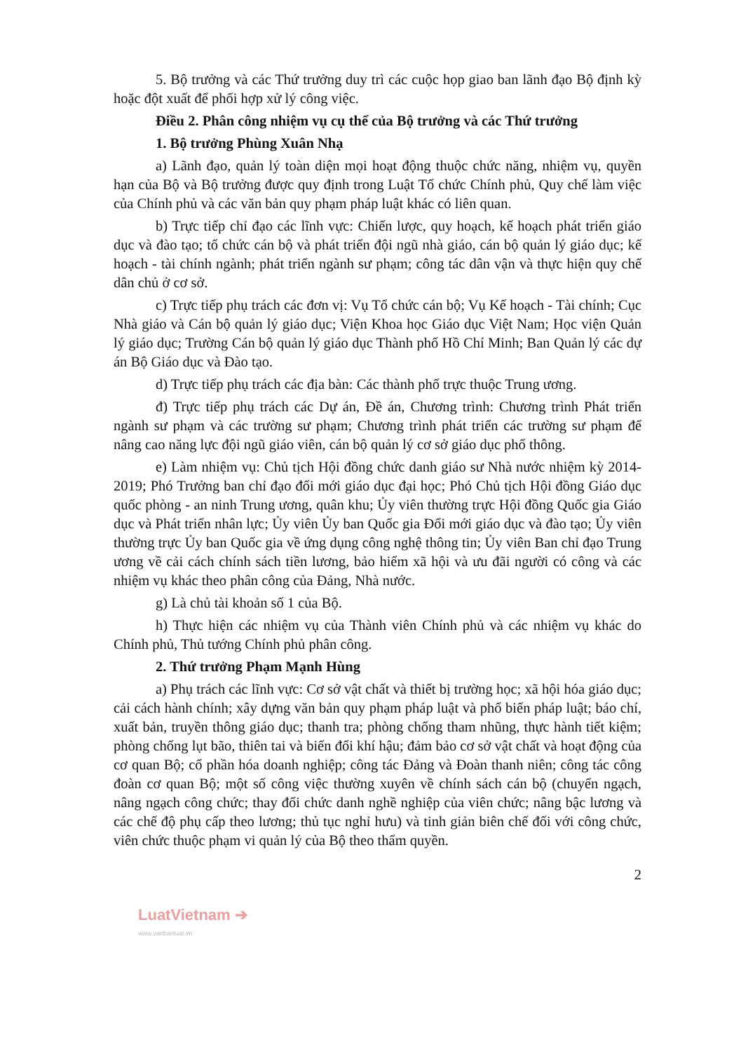5. Bộ trưởng và các Thứ trưởng duy trì các cuộc họp giao ban lãnh đạo Bộ định kỳ hoặc đột xuất để phối hợp xử lý công việc.
Điều 2. Phân công nhiệm vụ cụ thể của Bộ trưởng và các Thứ trưởng
1. Bộ trưởng Phùng Xuân Nhạ
a) Lãnh đạo, quản lý toàn diện mọi hoạt động thuộc chức năng, nhiệm vụ, quyền hạn của Bộ và Bộ trưởng được quy định trong Luật Tổ chức Chính phủ, Quy chế làm việc của Chính phủ và các văn bản quy phạm pháp luật khác có liên quan.
b) Trực tiếp chỉ đạo các lĩnh vực: Chiến lược, quy hoạch, kế hoạch phát triển giáo dục và đào tạo; tổ chức cán bộ và phát triển đội ngũ nhà giáo, cán bộ quản lý giáo dục; kế hoạch - tài chính ngành; phát triển ngành sư phạm; công tác dân vận và thực hiện quy chế dân chủ ở cơ sở.
c) Trực tiếp phụ trách các đơn vị: Vụ Tổ chức cán bộ; Vụ Kế hoạch - Tài chính; Cục Nhà giáo và Cán bộ quản lý giáo dục; Viện Khoa học Giáo dục Việt Nam; Học viện Quản lý giáo dục; Trường Cán bộ quản lý giáo dục Thành phố Hồ Chí Minh; Ban Quản lý các dự án Bộ Giáo dục và Đào tạo.
d) Trực tiếp phụ trách các địa bàn: Các thành phố trực thuộc Trung ương.
đ) Trực tiếp phụ trách các Dự án, Đề án, Chương trình: Chương trình Phát triển ngành sư phạm và các trường sư phạm; Chương trình phát triển các trường sư phạm để nâng cao năng lực đội ngũ giáo viên, cán bộ quản lý cơ sở giáo dục phổ thông.
e) Làm nhiệm vụ: Chủ tịch Hội đồng chức danh giáo sư Nhà nước nhiệm kỳ 2014-2019; Phó Trưởng ban chỉ đạo đổi mới giáo dục đại học; Phó Chủ tịch Hội đồng Giáo dục quốc phòng - an ninh Trung ương, quân khu; Ủy viên thường trực Hội đồng Quốc gia Giáo dục và Phát triển nhân lực; Ủy viên Ủy ban Quốc gia Đổi mới giáo dục và đào tạo; Ủy viên thường trực Ủy ban Quốc gia về ứng dụng công nghệ thông tin; Ủy viên Ban chỉ đạo Trung ương về cải cách chính sách tiền lương, bảo hiểm xã hội và ưu đãi người có công và các nhiệm vụ khác theo phân công của Đảng, Nhà nước.
g) Là chủ tài khoản số 1 của Bộ.
h) Thực hiện các nhiệm vụ của Thành viên Chính phủ và các nhiệm vụ khác do Chính phủ, Thủ tướng Chính phủ phân công.
2. Thứ trưởng Phạm Mạnh Hùng
a) Phụ trách các lĩnh vực: Cơ sở vật chất và thiết bị trường học; xã hội hóa giáo dục; cải cách hành chính; xây dựng văn bản quy phạm pháp luật và phổ biến pháp luật; báo chí, xuất bản, truyền thông giáo dục; thanh tra; phòng chống tham nhũng, thực hành tiết kiệm; phòng chống lụt bão, thiên tai và biến đổi khí hậu; đảm bảo cơ sở vật chất và hoạt động của cơ quan Bộ; cổ phần hóa doanh nghiệp; công tác Đảng và Đoàn thanh niên; công tác công đoàn cơ quan Bộ; một số công việc thường xuyên về chính sách cán bộ (chuyển ngạch, nâng ngạch công chức; thay đổi chức danh nghề nghiệp của viên chức; nâng bậc lương và các chế độ phụ cấp theo lương; thủ tục nghỉ hưu) và tinh giản biên chế đối với công chức, viên chức thuộc phạm vi quản lý của Bộ theo thẩm quyền.
2
LuatVietnam ➔
www.vanbanluat.vn